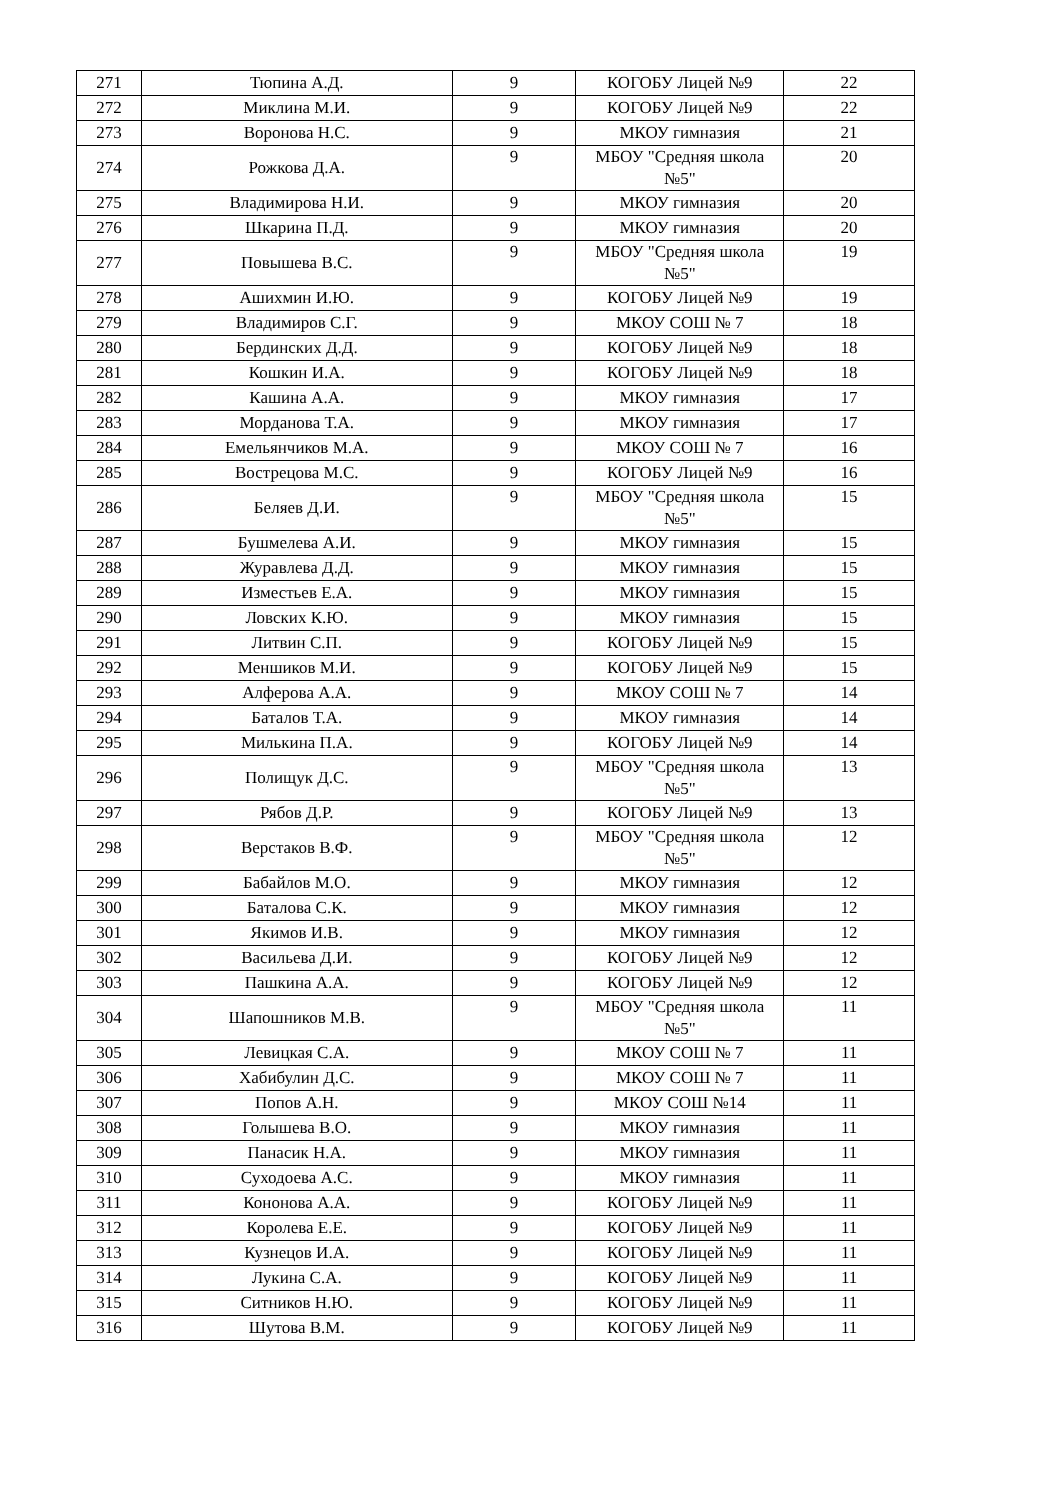| 271 | Тюпина А.Д. | 9 | КОГОБУ Лицей №9 | 22 |
| 272 | Миклина М.И. | 9 | КОГОБУ Лицей №9 | 22 |
| 273 | Воронова Н.С. | 9 | МКОУ гимназия | 21 |
| 274 | Рожкова Д.А. | 9 | МБОУ "Средняя школа №5" | 20 |
| 275 | Владимирова Н.И. | 9 | МКОУ гимназия | 20 |
| 276 | Шкарина П.Д. | 9 | МКОУ гимназия | 20 |
| 277 | Повышева В.С. | 9 | МБОУ "Средняя школа №5" | 19 |
| 278 | Ашихмин И.Ю. | 9 | КОГОБУ Лицей №9 | 19 |
| 279 | Владимиров С.Г. | 9 | МКОУ СОШ № 7 | 18 |
| 280 | Бердинских Д.Д. | 9 | КОГОБУ Лицей №9 | 18 |
| 281 | Кошкин И.А. | 9 | КОГОБУ Лицей №9 | 18 |
| 282 | Кашина А.А. | 9 | МКОУ гимназия | 17 |
| 283 | Морданова Т.А. | 9 | МКОУ гимназия | 17 |
| 284 | Емельянчиков М.А. | 9 | МКОУ СОШ № 7 | 16 |
| 285 | Вострецова М.С. | 9 | КОГОБУ Лицей №9 | 16 |
| 286 | Беляев Д.И. | 9 | МБОУ "Средняя школа №5" | 15 |
| 287 | Бушмелева А.И. | 9 | МКОУ гимназия | 15 |
| 288 | Журавлева Д.Д. | 9 | МКОУ гимназия | 15 |
| 289 | Изместьев Е.А. | 9 | МКОУ гимназия | 15 |
| 290 | Ловских К.Ю. | 9 | МКОУ гимназия | 15 |
| 291 | Литвин С.П. | 9 | КОГОБУ Лицей №9 | 15 |
| 292 | Меншиков М.И. | 9 | КОГОБУ Лицей №9 | 15 |
| 293 | Алферова А.А. | 9 | МКОУ СОШ № 7 | 14 |
| 294 | Баталов Т.А. | 9 | МКОУ гимназия | 14 |
| 295 | Милькина П.А. | 9 | КОГОБУ Лицей №9 | 14 |
| 296 | Полищук Д.С. | 9 | МБОУ "Средняя школа №5" | 13 |
| 297 | Рябов Д.Р. | 9 | КОГОБУ Лицей №9 | 13 |
| 298 | Верстаков В.Ф. | 9 | МБОУ "Средняя школа №5" | 12 |
| 299 | Бабайлов М.О. | 9 | МКОУ гимназия | 12 |
| 300 | Баталова С.К. | 9 | МКОУ гимназия | 12 |
| 301 | Якимов И.В. | 9 | МКОУ гимназия | 12 |
| 302 | Васильева Д.И. | 9 | КОГОБУ Лицей №9 | 12 |
| 303 | Пашкина А.А. | 9 | КОГОБУ Лицей №9 | 12 |
| 304 | Шапошников М.В. | 9 | МБОУ "Средняя школа №5" | 11 |
| 305 | Левицкая С.А. | 9 | МКОУ СОШ № 7 | 11 |
| 306 | Хабибулин Д.С. | 9 | МКОУ СОШ № 7 | 11 |
| 307 | Попов А.Н. | 9 | МКОУ СОШ №14 | 11 |
| 308 | Голышева В.О. | 9 | МКОУ гимназия | 11 |
| 309 | Панасик Н.А. | 9 | МКОУ гимназия | 11 |
| 310 | Суходоева А.С. | 9 | МКОУ гимназия | 11 |
| 311 | Кононова А.А. | 9 | КОГОБУ Лицей №9 | 11 |
| 312 | Королева Е.Е. | 9 | КОГОБУ Лицей №9 | 11 |
| 313 | Кузнецов И.А. | 9 | КОГОБУ Лицей №9 | 11 |
| 314 | Лукина С.А. | 9 | КОГОБУ Лицей №9 | 11 |
| 315 | Ситников Н.Ю. | 9 | КОГОБУ Лицей №9 | 11 |
| 316 | Шутова В.М. | 9 | КОГОБУ Лицей №9 | 11 |